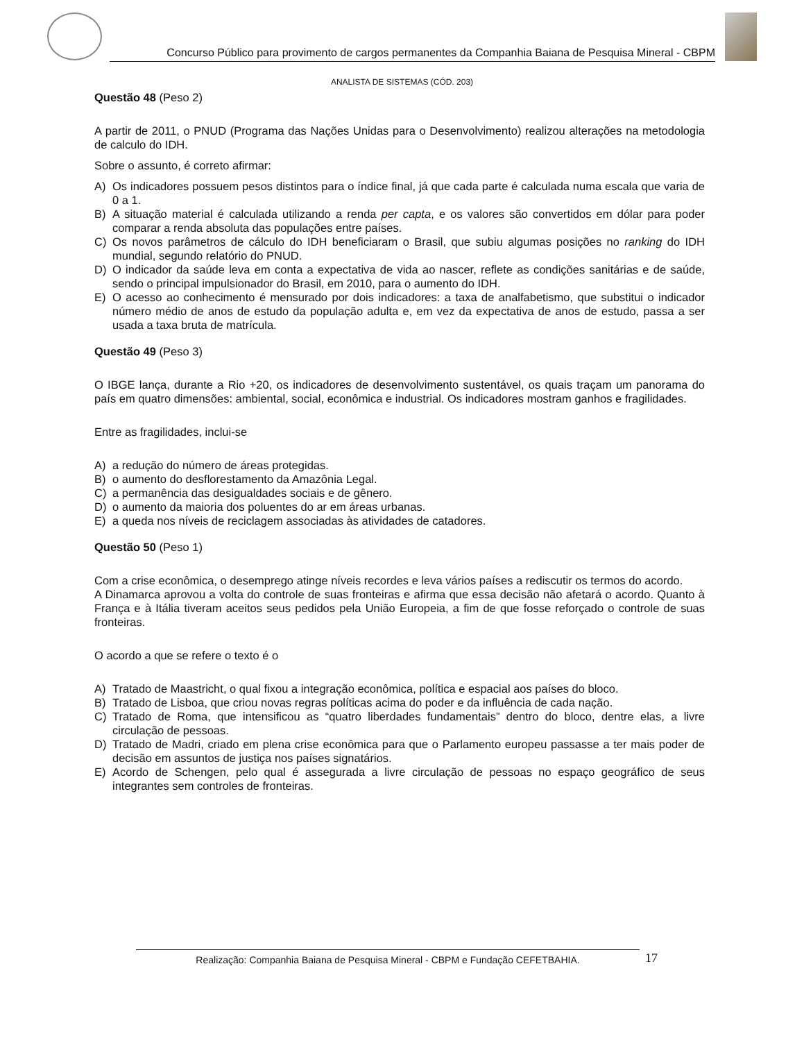Concurso Público para provimento de cargos permanentes da Companhia Baiana de Pesquisa Mineral - CBPM
ANALISTA DE SISTEMAS (CÓD. 203)
Questão 48 (Peso 2)
A partir de 2011, o PNUD (Programa das Nações Unidas para o Desenvolvimento) realizou alterações na metodologia de calculo do IDH.
Sobre o assunto, é correto afirmar:
A) Os indicadores possuem pesos distintos para o índice final, já que cada parte é calculada numa escala que varia de 0 a 1.
B) A situação material é calculada utilizando a renda per capta, e os valores são convertidos em dólar para poder comparar a renda absoluta das populações entre países.
C) Os novos parâmetros de cálculo do IDH beneficiaram o Brasil, que subiu algumas posições no ranking do IDH mundial, segundo relatório do PNUD.
D) O indicador da saúde leva em conta a expectativa de vida ao nascer, reflete as condições sanitárias e de saúde, sendo o principal impulsionador do Brasil, em 2010, para o aumento do IDH.
E) O acesso ao conhecimento é mensurado por dois indicadores: a taxa de analfabetismo, que substitui o indicador número médio de anos de estudo da população adulta e, em vez da expectativa de anos de estudo, passa a ser usada a taxa bruta de matrícula.
Questão 49 (Peso 3)
O IBGE lança, durante a Rio +20, os indicadores de desenvolvimento sustentável, os quais traçam um panorama do país em quatro dimensões: ambiental, social, econômica e industrial. Os indicadores mostram ganhos e fragilidades.
Entre as fragilidades, inclui-se
A) a redução do número de áreas protegidas.
B) o aumento do desflorestamento da Amazônia Legal.
C) a permanência das desigualdades sociais e de gênero.
D) o aumento da maioria dos poluentes do ar em áreas urbanas.
E) a queda nos níveis de reciclagem associadas às atividades de catadores.
Questão 50 (Peso 1)
Com a crise econômica, o desemprego atinge níveis recordes e leva vários países a rediscutir os termos do acordo.
A Dinamarca aprovou a volta do controle de suas fronteiras e afirma que essa decisão não afetará o acordo. Quanto à França e à Itália tiveram aceitos seus pedidos pela União Europeia, a fim de que fosse reforçado o controle de suas fronteiras.
O acordo a que se refere o texto é o
A) Tratado de Maastricht, o qual fixou a integração econômica, política e espacial aos países do bloco.
B) Tratado de Lisboa, que criou novas regras políticas acima do poder e da influência de cada nação.
C) Tratado de Roma, que intensificou as “quatro liberdades fundamentais” dentro do bloco, dentre elas, a livre circulação de pessoas.
D) Tratado de Madri, criado em plena crise econômica para que o Parlamento europeu passasse a ter mais poder de decisão em assuntos de justiça nos países signatários.
E) Acordo de Schengen, pelo qual é assegurada a livre circulação de pessoas no espaço geográfico de seus integrantes sem controles de fronteiras.
Realização: Companhia Baiana de Pesquisa Mineral - CBPM e Fundação CEFETBAHIA. 17